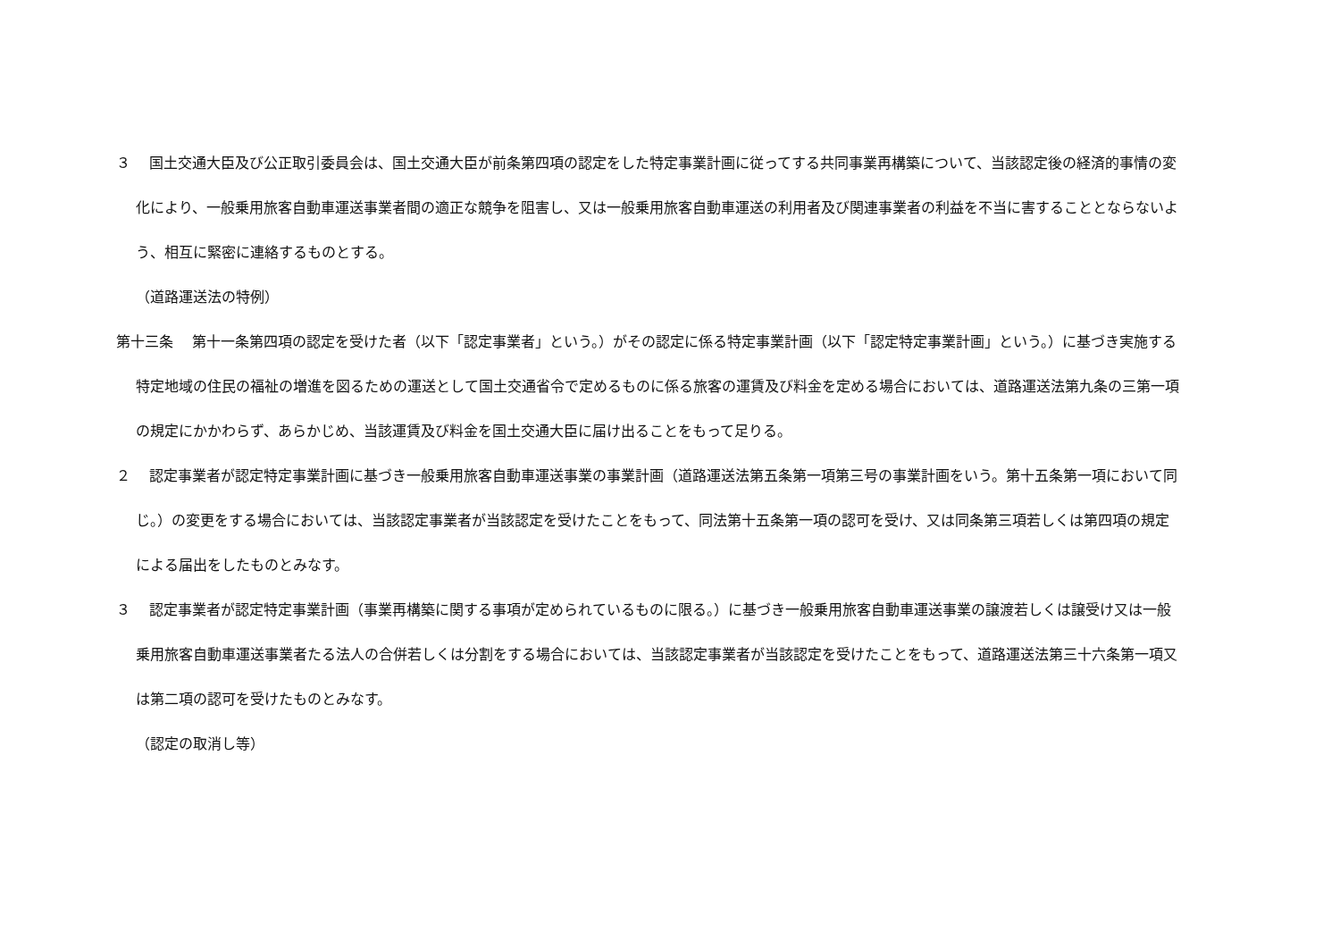３　 国土交通大臣及び公正取引委員会は、国土交通大臣が前条第四項の認定をした特定事業計画に従ってする共同事業再構築について、当該認定後の経済的事情の変化により、一般乗用旅客自動車運送事業者間の適正な競争を阻害し、又は一般乗用旅客自動車運送の利用者及び関連事業者の利益を不当に害することとならないよう、相互に緊密に連絡するものとする。
（道路運送法の特例）
第十三条　 第十一条第四項の認定を受けた者（以下「認定事業者」という。）がその認定に係る特定事業計画（以下「認定特定事業計画」という。）に基づき実施する特定地域の住民の福祉の増進を図るための運送として国土交通省令で定めるものに係る旅客の運賃及び料金を定める場合においては、道路運送法第九条の三第一項の規定にかかわらず、あらかじめ、当該運賃及び料金を国土交通大臣に届け出ることをもって足りる。
２　 認定事業者が認定特定事業計画に基づき一般乗用旅客自動車運送事業の事業計画（道路運送法第五条第一項第三号の事業計画をいう。第十五条第一項において同じ。）の変更をする場合においては、当該認定事業者が当該認定を受けたことをもって、同法第十五条第一項の認可を受け、又は同条第三項若しくは第四項の規定による届出をしたものとみなす。
３　 認定事業者が認定特定事業計画（事業再構築に関する事項が定められているものに限る。）に基づき一般乗用旅客自動車運送事業の譲渡若しくは譲受け又は一般乗用旅客自動車運送事業者たる法人の合併若しくは分割をする場合においては、当該認定事業者が当該認定を受けたことをもって、道路運送法第三十六条第一項又は第二項の認可を受けたものとみなす。
（認定の取消し等）